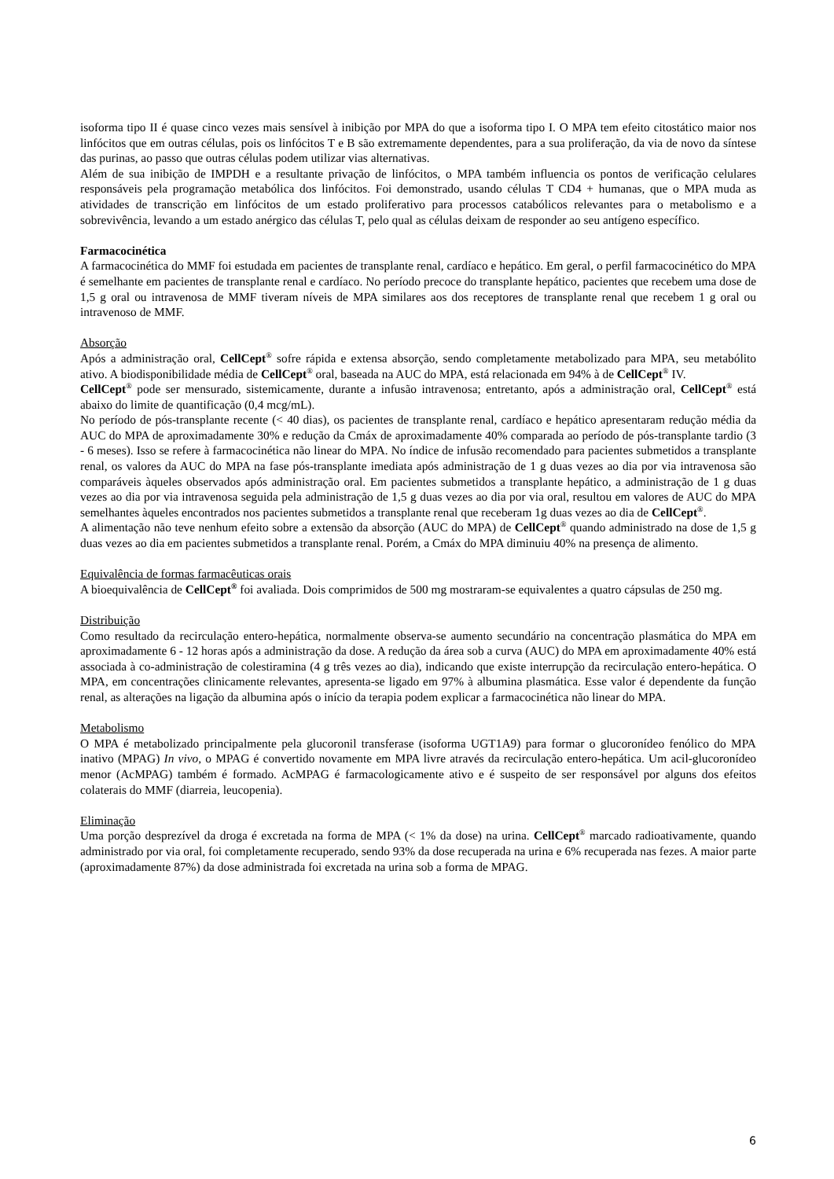isoforma tipo II é quase cinco vezes mais sensível à inibição por MPA do que a isoforma tipo I. O MPA tem efeito citostático maior nos linfócitos que em outras células, pois os linfócitos T e B são extremamente dependentes, para a sua proliferação, da via de novo da síntese das purinas, ao passo que outras células podem utilizar vias alternativas.
Além de sua inibição de IMPDH e a resultante privação de linfócitos, o MPA também influencia os pontos de verificação celulares responsáveis pela programação metabólica dos linfócitos. Foi demonstrado, usando células T CD4 + humanas, que o MPA muda as atividades de transcrição em linfócitos de um estado proliferativo para processos catabólicos relevantes para o metabolismo e a sobrevivência, levando a um estado anérgico das células T, pelo qual as células deixam de responder ao seu antígeno específico.
Farmacocinética
A farmacocinética do MMF foi estudada em pacientes de transplante renal, cardíaco e hepático. Em geral, o perfil farmacocinético do MPA é semelhante em pacientes de transplante renal e cardíaco. No período precoce do transplante hepático, pacientes que recebem uma dose de 1,5 g oral ou intravenosa de MMF tiveram níveis de MPA similares aos dos receptores de transplante renal que recebem 1 g oral ou intravenoso de MMF.
Absorção
Após a administração oral, CellCept<sup>®</sup> sofre rápida e extensa absorção, sendo completamente metabolizado para MPA, seu metabólito ativo. A biodisponibilidade média de CellCept<sup>®</sup> oral, baseada na AUC do MPA, está relacionada em 94% à de CellCept<sup>®</sup> IV.
CellCept<sup>®</sup> pode ser mensurado, sistemicamente, durante a infusão intravenosa; entretanto, após a administração oral, CellCept<sup>®</sup> está abaixo do limite de quantificação (0,4 mcg/mL).
No período de pós-transplante recente (< 40 dias), os pacientes de transplante renal, cardíaco e hepático apresentaram redução média da AUC do MPA de aproximadamente 30% e redução da Cmáx de aproximadamente 40% comparada ao período de pós-transplante tardio (3 - 6 meses). Isso se refere à farmacocinética não linear do MPA. No índice de infusão recomendado para pacientes submetidos a transplante renal, os valores da AUC do MPA na fase pós-transplante imediata após administração de 1 g duas vezes ao dia por via intravenosa são comparáveis àqueles observados após administração oral. Em pacientes submetidos a transplante hepático, a administração de 1 g duas vezes ao dia por via intravenosa seguida pela administração de 1,5 g duas vezes ao dia por via oral, resultou em valores de AUC do MPA semelhantes àqueles encontrados nos pacientes submetidos a transplante renal que receberam 1g duas vezes ao dia de CellCept<sup>®</sup>.
A alimentação não teve nenhum efeito sobre a extensão da absorção (AUC do MPA) de CellCept<sup>®</sup> quando administrado na dose de 1,5 g duas vezes ao dia em pacientes submetidos a transplante renal. Porém, a Cmáx do MPA diminuiu 40% na presença de alimento.
Equivalência de formas farmacêuticas orais
A bioequivalência de CellCept<sup>®</sup> foi avaliada. Dois comprimidos de 500 mg mostraram-se equivalentes a quatro cápsulas de 250 mg.
Distribuição
Como resultado da recirculação entero-hepática, normalmente observa-se aumento secundário na concentração plasmática do MPA em aproximadamente 6 - 12 horas após a administração da dose. A redução da área sob a curva (AUC) do MPA em aproximadamente 40% está associada à co-administração de colestiramina (4 g três vezes ao dia), indicando que existe interrupção da recirculação entero-hepática. O MPA, em concentrações clinicamente relevantes, apresenta-se ligado em 97% à albumina plasmática. Esse valor é dependente da função renal, as alterações na ligação da albumina após o início da terapia podem explicar a farmacocinética não linear do MPA.
Metabolismo
O MPA é metabolizado principalmente pela glucoronil transferase (isoforma UGT1A9) para formar o glucoronídeo fenólico do MPA inativo (MPAG) In vivo, o MPAG é convertido novamente em MPA livre através da recirculação entero-hepática. Um acil-glucoronídeo menor (AcMPAG) também é formado. AcMPAG é farmacologicamente ativo e é suspeito de ser responsável por alguns dos efeitos colaterais do MMF (diarreia, leucopenia).
Eliminação
Uma porção desprezível da droga é excretada na forma de MPA (< 1% da dose) na urina. CellCept<sup>®</sup> marcado radioativamente, quando administrado por via oral, foi completamente recuperado, sendo 93% da dose recuperada na urina e 6% recuperada nas fezes. A maior parte (aproximadamente 87%) da dose administrada foi excretada na urina sob a forma de MPAG.
6